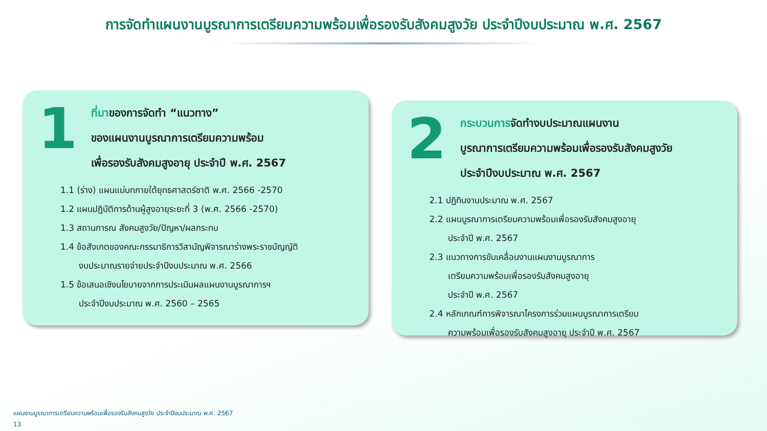การจัดทำแผนงานบูรณาการเตรียมความพร้อมเพื่อรองรับสังคมสูงวัย ประจำปีงบประมาณ พ.ศ. 2567
1
ที่มาของการจัดทำ “แนวทาง”
ของแผนงานบูรณาการเตรียมความพร้อม
เพื่อรองรับสังคมสูงอายุ ประจำปี พ.ศ. 2567
1.1 (ร่าง) แผนแม่บทภายใต้ยุทธศาสตร์ชาติ พ.ศ. 2566 -2570
1.2 แผนปฏิบัติการด้านผู้สูงอายุระยะที่ 3 (พ.ศ. 2566 -2570)
1.3 สถานการณ สังคมสูงวัย/ปัญหา/ผลกระทบ
1.4 ข้อสังเกตของคณะกรรมาธิการวิสามัญพิจารณาร่างพระราชบัญญัติ
งบประมาณรายจ่ายประจำปีงบประมาณ พ.ศ. 2566
1.5 ข้อเสนอเชิงนโยบายจากการประเมินผลแผนงานบูรณาการฯ
ประจำปีงบประมาณ พ.ศ. 2560 – 2565
2
กระบวนการจัดทำงบประมาณแผนงาน
บูรณาการเตรียมความพร้อมเพื่อรองรับสังคมสูงวัย
ประจำปีงบประมาณ พ.ศ. 2567
2.1 ปฏิทินงานประมาณ พ.ศ. 2567
2.2 แผนบูรณาการเตรียมความพร้อมเพื่อรองรับสังคมสูงอายุ
ประจำปี พ.ศ. 2567
2.3 แนวทางการขับเคลื่อนงานแผนงานบูรณาการ
เตรียมความพร้อมเพื่อรองรับสังคมสูงอายุ
ประจำปี พ.ศ. 2567
2.4 หลักเกณฑ์การพิจารณาโครงการร่วมแผนบูรณาการเตรียม
ความพร้อมเพื่อรองรับสังคมสูงอายุ ประจำปี พ.ศ. 2567
แผนงานบูรณาการเตรียมความพร้อมเพื่อรองรับสังคมสูงวัย ประจำปีงบประมาณ พ.ศ. 2567
13